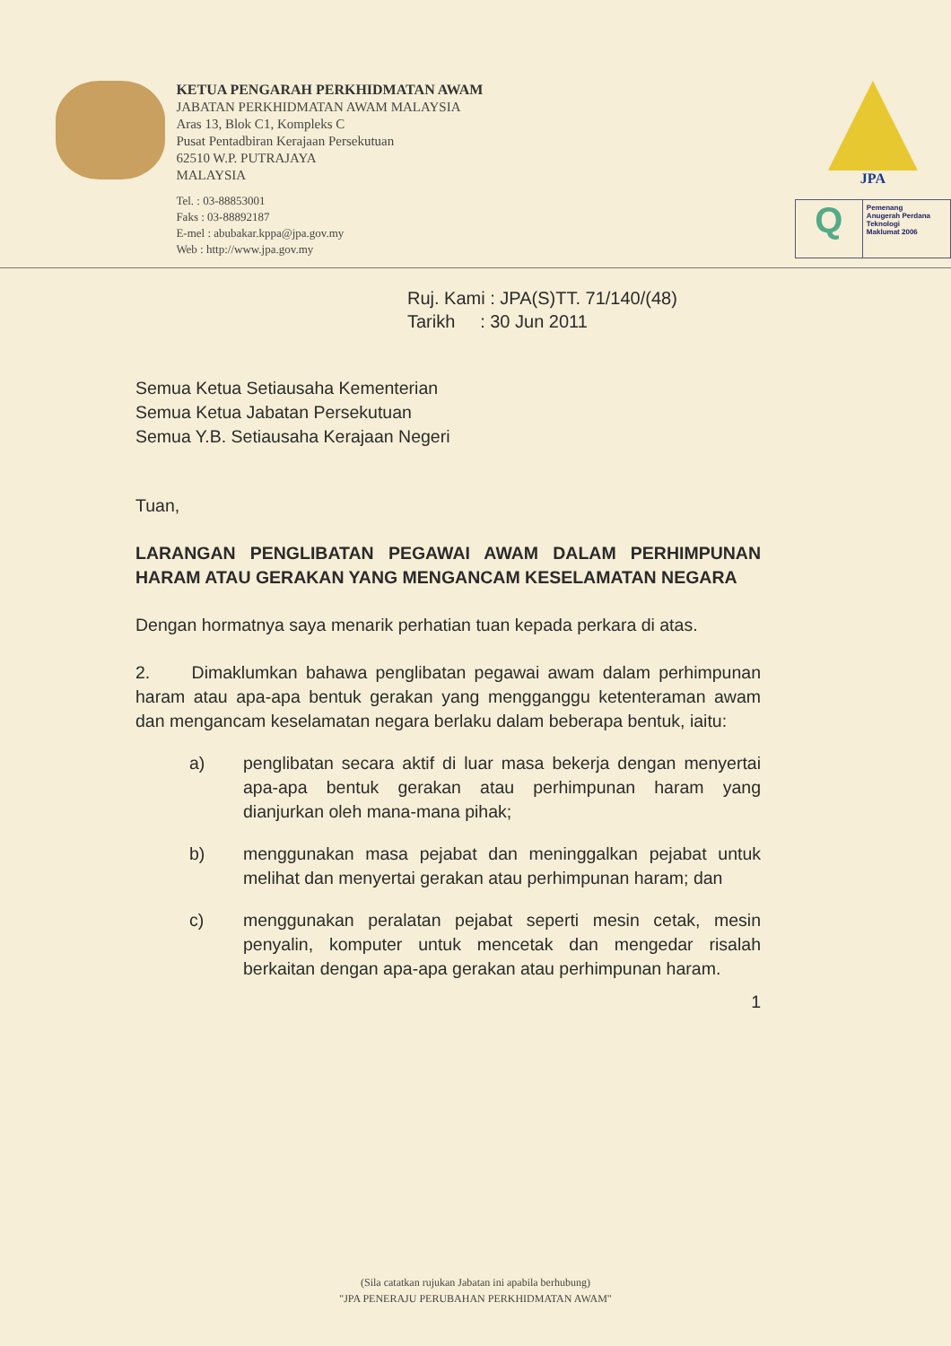KETUA PENGARAH PERKHIDMATAN AWAM
JABATAN PERKHIDMATAN AWAM MALAYSIA
Aras 13, Blok C1, Kompleks C
Pusat Pentadbiran Kerajaan Persekutuan
62510 W.P. PUTRAJAYA
MALAYSIA
Tel. : 03-88853001
Faks : 03-88892187
E-mel : abubakar.kppa@jpa.gov.my
Web : http://www.jpa.gov.my
JPA
Q
Pemenang
Anugerah Perdana
Teknologi
Maklumat 2006
Ruj. Kami : JPA(S)TT. 71/140/(48)
Tarikh : 30 Jun 2011
Semua Ketua Setiausaha Kementerian
Semua Ketua Jabatan Persekutuan
Semua Y.B. Setiausaha Kerajaan Negeri
Tuan,
LARANGAN PENGLIBATAN PEGAWAI AWAM DALAM PERHIMPUNAN HARAM ATAU GERAKAN YANG MENGANCAM KESELAMATAN NEGARA
Dengan hormatnya saya menarik perhatian tuan kepada perkara di atas.
2. Dimaklumkan bahawa penglibatan pegawai awam dalam perhimpunan haram atau apa-apa bentuk gerakan yang mengganggu ketenteraman awam dan mengancam keselamatan negara berlaku dalam beberapa bentuk, iaitu:
a) penglibatan secara aktif di luar masa bekerja dengan menyertai apa-apa bentuk gerakan atau perhimpunan haram yang dianjurkan oleh mana-mana pihak;
b) menggunakan masa pejabat dan meninggalkan pejabat untuk melihat dan menyertai gerakan atau perhimpunan haram; dan
c) menggunakan peralatan pejabat seperti mesin cetak, mesin penyalin, komputer untuk mencetak dan mengedar risalah berkaitan dengan apa-apa gerakan atau perhimpunan haram.
1
(Sila catatkan rujukan Jabatan ini apabila berhubung)
"JPA PENERAJU PERUBAHAN PERKHIDMATAN AWAM"